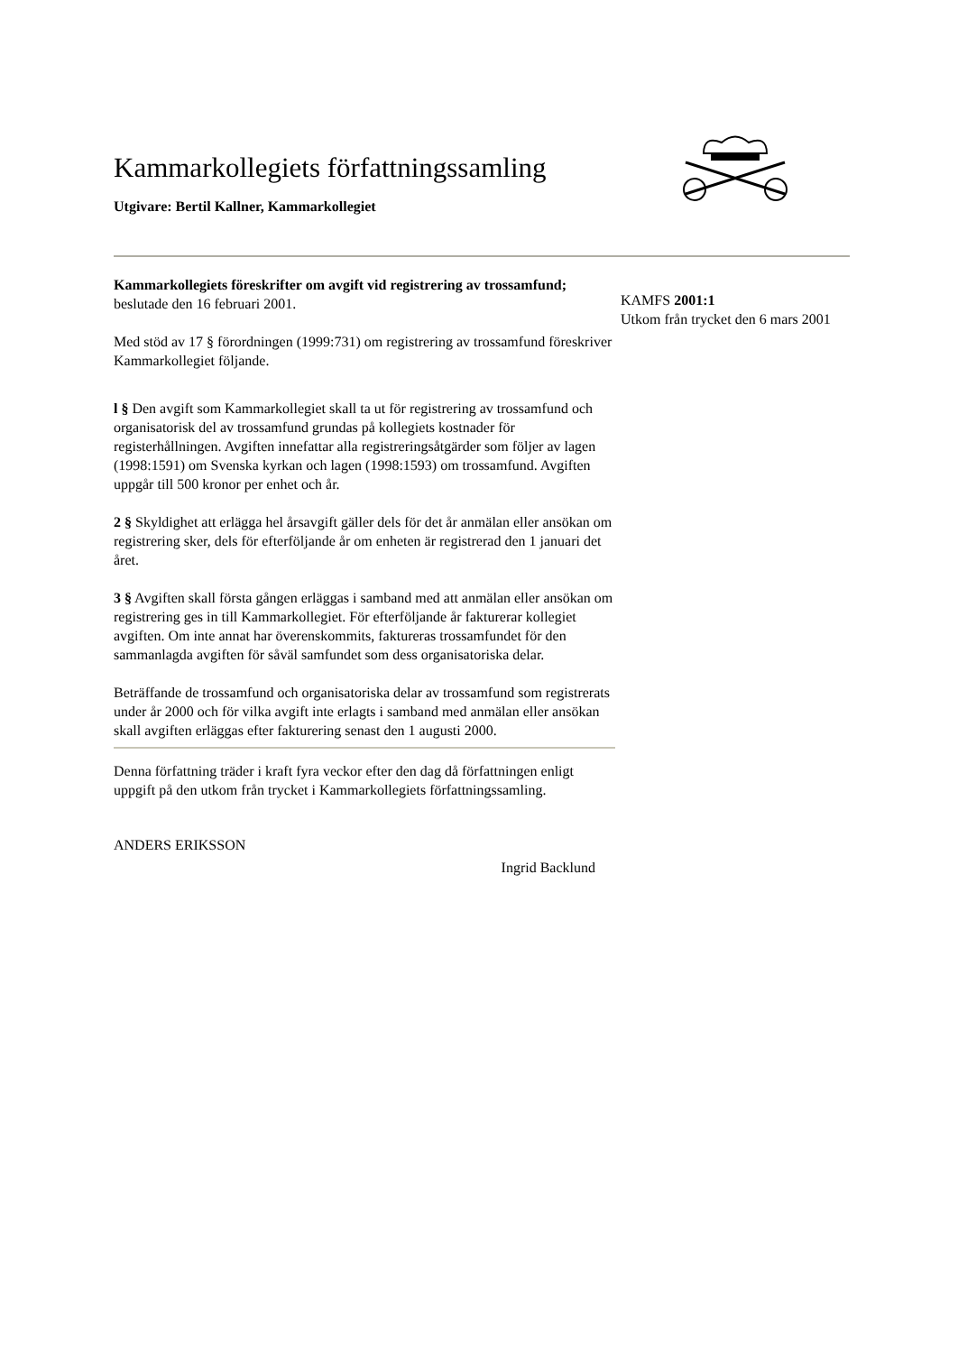Kammarkollegiets författningssamling
Utgivare: Bertil Kallner, Kammarkollegiet
Kammarkollegiets föreskrifter om avgift vid registrering av trossamfund;
beslutade den 16 februari 2001.
Med stöd av 17 § förordningen (1999:731) om registrering av trossamfund föreskriver Kammarkollegiet följande.
l § Den avgift som Kammarkollegiet skall ta ut för registrering av trossamfund och organisatorisk del av trossamfund grundas på kollegiets kostnader för registerhållningen. Avgiften innefattar alla registreringsåtgärder som följer av lagen (1998:1591) om Svenska kyrkan och lagen (1998:1593) om trossamfund. Avgiften uppgår till 500 kronor per enhet och år.
2 § Skyldighet att erlägga hel årsavgift gäller dels för det år anmälan eller ansökan om registrering sker, dels för efterföljande år om enheten är registrerad den 1 januari det året.
3 § Avgiften skall första gången erläggas i samband med att anmälan eller ansökan om registrering ges in till Kammarkollegiet. För efterföljande år fakturerar kollegiet avgiften. Om inte annat har överenskommits, faktureras trossamfundet för den sammanlagda avgiften för såväl samfundet som dess organisatoriska delar.
Beträffande de trossamfund och organisatoriska delar av trossamfund som registrerats under år 2000 och för vilka avgift inte erlagts i samband med anmälan eller ansökan skall avgiften erläggas efter fakturering senast den 1 augusti 2000.
Denna författning träder i kraft fyra veckor efter den dag då författningen enligt uppgift på den utkom från trycket i Kammarkollegiets författningssamling.
ANDERS ERIKSSON
Ingrid Backlund
KAMFS 2001:1
Utkom från trycket den 6 mars 2001